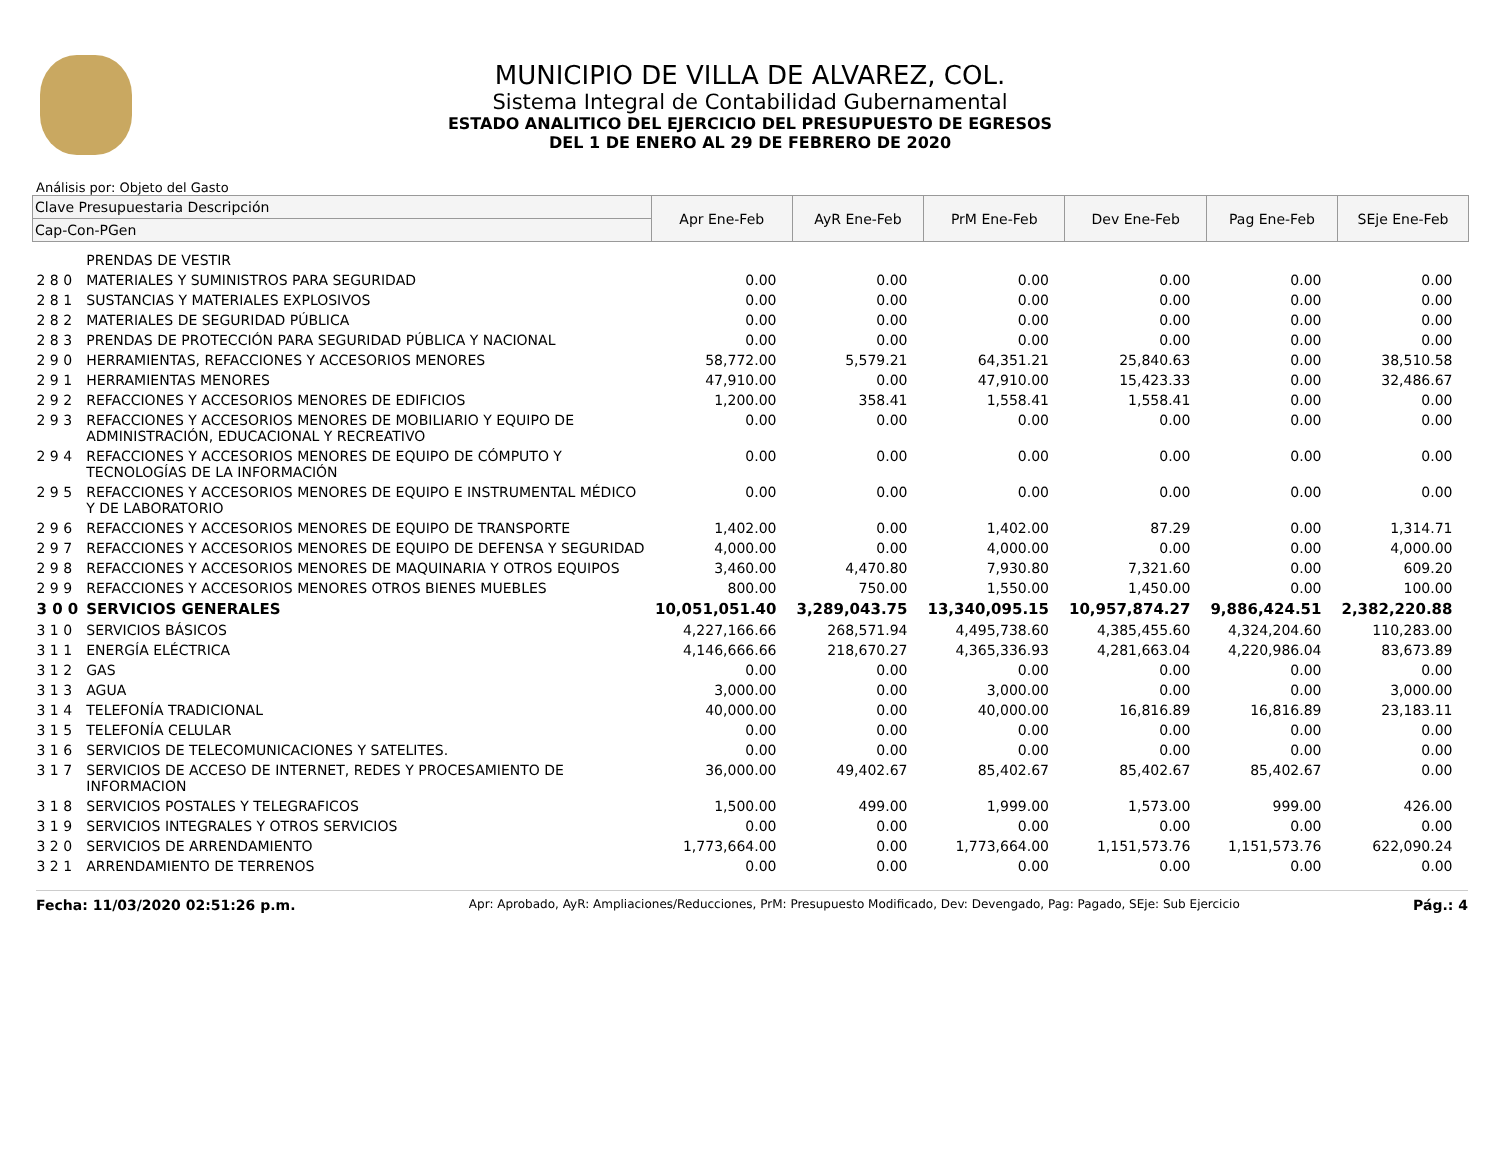MUNICIPIO DE VILLA DE ALVAREZ, COL.
Sistema Integral de Contabilidad Gubernamental
ESTADO ANALITICO DEL EJERCICIO DEL PRESUPUESTO DE EGRESOS
DEL 1 DE ENERO AL 29 DE FEBRERO DE 2020
Análisis por: Objeto del Gasto
| Clave Presupuestaria Descripción | | Apr Ene-Feb | AyR Ene-Feb | PrM Ene-Feb | Dev Ene-Feb | Pag Ene-Feb | SEje Ene-Feb |
| --- | --- | --- | --- | --- | --- | --- | --- |
| Cap-Con-PGen | | | | | | | |
| | PRENDAS DE VESTIR | | | | | | |
| 2 8 0 | MATERIALES Y SUMINISTROS PARA SEGURIDAD | 0.00 | 0.00 | 0.00 | 0.00 | 0.00 | 0.00 |
| 2 8 1 | SUSTANCIAS Y MATERIALES EXPLOSIVOS | 0.00 | 0.00 | 0.00 | 0.00 | 0.00 | 0.00 |
| 2 8 2 | MATERIALES DE SEGURIDAD PÚBLICA | 0.00 | 0.00 | 0.00 | 0.00 | 0.00 | 0.00 |
| 2 8 3 | PRENDAS DE PROTECCIÓN PARA SEGURIDAD PÚBLICA Y NACIONAL | 0.00 | 0.00 | 0.00 | 0.00 | 0.00 | 0.00 |
| 2 9 0 | HERRAMIENTAS, REFACCIONES Y ACCESORIOS MENORES | 58,772.00 | 5,579.21 | 64,351.21 | 25,840.63 | 0.00 | 38,510.58 |
| 2 9 1 | HERRAMIENTAS MENORES | 47,910.00 | 0.00 | 47,910.00 | 15,423.33 | 0.00 | 32,486.67 |
| 2 9 2 | REFACCIONES Y ACCESORIOS MENORES DE EDIFICIOS | 1,200.00 | 358.41 | 1,558.41 | 1,558.41 | 0.00 | 0.00 |
| 2 9 3 | REFACCIONES Y ACCESORIOS MENORES DE MOBILIARIO Y EQUIPO DE ADMINISTRACIÓN, EDUCACIONAL Y RECREATIVO | 0.00 | 0.00 | 0.00 | 0.00 | 0.00 | 0.00 |
| 2 9 4 | REFACCIONES Y ACCESORIOS MENORES DE EQUIPO DE CÓMPUTO Y TECNOLOGÍAS DE LA INFORMACIÓN | 0.00 | 0.00 | 0.00 | 0.00 | 0.00 | 0.00 |
| 2 9 5 | REFACCIONES Y ACCESORIOS MENORES DE EQUIPO E INSTRUMENTAL MÉDICO Y DE LABORATORIO | 0.00 | 0.00 | 0.00 | 0.00 | 0.00 | 0.00 |
| 2 9 6 | REFACCIONES Y ACCESORIOS MENORES DE EQUIPO DE TRANSPORTE | 1,402.00 | 0.00 | 1,402.00 | 87.29 | 0.00 | 1,314.71 |
| 2 9 7 | REFACCIONES Y ACCESORIOS MENORES DE EQUIPO DE DEFENSA Y SEGURIDAD | 4,000.00 | 0.00 | 4,000.00 | 0.00 | 0.00 | 4,000.00 |
| 2 9 8 | REFACCIONES Y ACCESORIOS MENORES DE MAQUINARIA Y OTROS EQUIPOS | 3,460.00 | 4,470.80 | 7,930.80 | 7,321.60 | 0.00 | 609.20 |
| 2 9 9 | REFACCIONES Y ACCESORIOS MENORES OTROS BIENES MUEBLES | 800.00 | 750.00 | 1,550.00 | 1,450.00 | 0.00 | 100.00 |
| 3 0 0 | SERVICIOS GENERALES | 10,051,051.40 | 3,289,043.75 | 13,340,095.15 | 10,957,874.27 | 9,886,424.51 | 2,382,220.88 |
| 3 1 0 | SERVICIOS BÁSICOS | 4,227,166.66 | 268,571.94 | 4,495,738.60 | 4,385,455.60 | 4,324,204.60 | 110,283.00 |
| 3 1 1 | ENERGÍA ELÉCTRICA | 4,146,666.66 | 218,670.27 | 4,365,336.93 | 4,281,663.04 | 4,220,986.04 | 83,673.89 |
| 3 1 2 | GAS | 0.00 | 0.00 | 0.00 | 0.00 | 0.00 | 0.00 |
| 3 1 3 | AGUA | 3,000.00 | 0.00 | 3,000.00 | 0.00 | 0.00 | 3,000.00 |
| 3 1 4 | TELEFONÍA TRADICIONAL | 40,000.00 | 0.00 | 40,000.00 | 16,816.89 | 16,816.89 | 23,183.11 |
| 3 1 5 | TELEFONÍA CELULAR | 0.00 | 0.00 | 0.00 | 0.00 | 0.00 | 0.00 |
| 3 1 6 | SERVICIOS DE TELECOMUNICACIONES Y SATELITES. | 0.00 | 0.00 | 0.00 | 0.00 | 0.00 | 0.00 |
| 3 1 7 | SERVICIOS DE ACCESO DE INTERNET, REDES Y PROCESAMIENTO DE INFORMACION | 36,000.00 | 49,402.67 | 85,402.67 | 85,402.67 | 85,402.67 | 0.00 |
| 3 1 8 | SERVICIOS POSTALES Y TELEGRAFICOS | 1,500.00 | 499.00 | 1,999.00 | 1,573.00 | 999.00 | 426.00 |
| 3 1 9 | SERVICIOS INTEGRALES Y OTROS SERVICIOS | 0.00 | 0.00 | 0.00 | 0.00 | 0.00 | 0.00 |
| 3 2 0 | SERVICIOS DE ARRENDAMIENTO | 1,773,664.00 | 0.00 | 1,773,664.00 | 1,151,573.76 | 1,151,573.76 | 622,090.24 |
| 3 2 1 | ARRENDAMIENTO DE TERRENOS | 0.00 | 0.00 | 0.00 | 0.00 | 0.00 | 0.00 |
Fecha: 11/03/2020 02:51:26 p.m. Apr: Aprobado, AyR: Ampliaciones/Reducciones, PrM: Presupuesto Modificado, Dev: Devengado, Pag: Pagado, SEje: Sub Ejercicio Pág.: 4